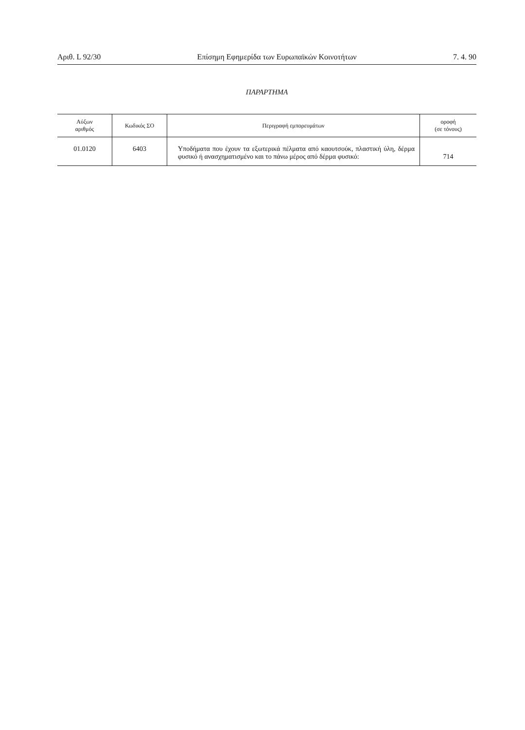Αριθ. L 92/30 Επίσημη Εφημερίδα των Ευρωπαϊκών Κοινοτήτων 7. 4. 90
ΠΑΡΑΡΤΗΜΑ
| Αύξων αριθμός | Κωδικός ΣΟ | Περιγραφή εμπορευμάτων | οροφή (σε τόνους) |
| --- | --- | --- | --- |
| 01.0120 | 6403 | Υποδήματα που έχουν τα εξωτερικά πέλματα από καουτσούκ, πλαστική ύλη, δέρμα φυσικό ή ανασχηματισμένο και το πάνω μέρος από δέρμα φυσικό: | 714 |